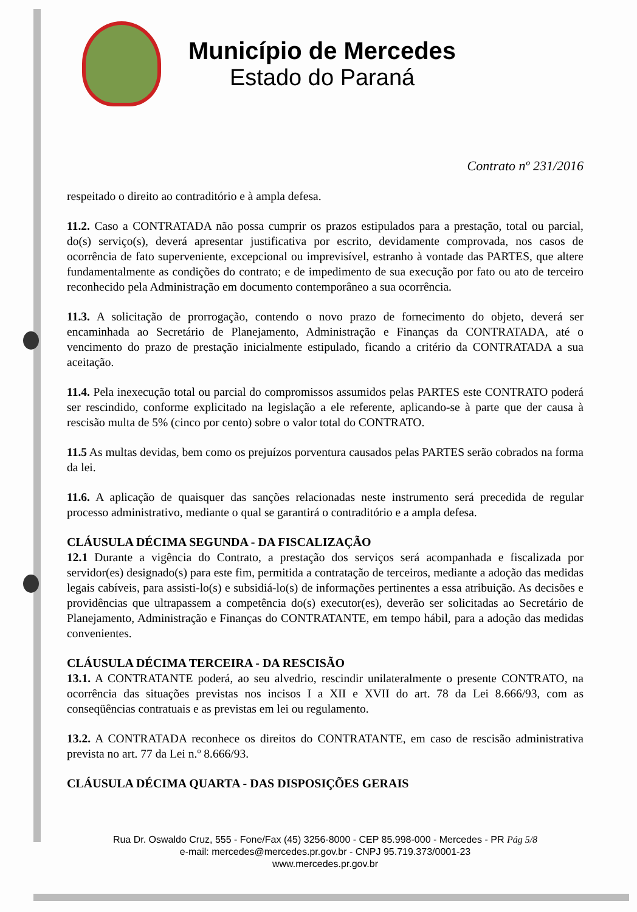Município de Mercedes
Estado do Paraná
Contrato nº 231/2016
respeitado o direito ao contraditório e à ampla defesa.
11.2. Caso a CONTRATADA não possa cumprir os prazos estipulados para a prestação, total ou parcial, do(s) serviço(s), deverá apresentar justificativa por escrito, devidamente comprovada, nos casos de ocorrência de fato superveniente, excepcional ou imprevisível, estranho à vontade das PARTES, que altere fundamentalmente as condições do contrato; e de impedimento de sua execução por fato ou ato de terceiro reconhecido pela Administração em documento contemporâneo a sua ocorrência.
11.3. A solicitação de prorrogação, contendo o novo prazo de fornecimento do objeto, deverá ser encaminhada ao Secretário de Planejamento, Administração e Finanças da CONTRATADA, até o vencimento do prazo de prestação inicialmente estipulado, ficando a critério da CONTRATADA a sua aceitação.
11.4. Pela inexecução total ou parcial do compromissos assumidos pelas PARTES este CONTRATO poderá ser rescindido, conforme explicitado na legislação a ele referente, aplicando-se à parte que der causa à rescisão multa de 5% (cinco por cento) sobre o valor total do CONTRATO.
11.5 As multas devidas, bem como os prejuízos porventura causados pelas PARTES serão cobrados na forma da lei.
11.6. A aplicação de quaisquer das sanções relacionadas neste instrumento será precedida de regular processo administrativo, mediante o qual se garantirá o contraditório e a ampla defesa.
CLÁUSULA DÉCIMA SEGUNDA - DA FISCALIZAÇÃO
12.1 Durante a vigência do Contrato, a prestação dos serviços será acompanhada e fiscalizada por servidor(es) designado(s) para este fim, permitida a contratação de terceiros, mediante a adoção das medidas legais cabíveis, para assisti-lo(s) e subsidiá-lo(s) de informações pertinentes a essa atribuição. As decisões e providências que ultrapassem a competência do(s) executor(es), deverão ser solicitadas ao Secretário de Planejamento, Administração e Finanças do CONTRATANTE, em tempo hábil, para a adoção das medidas convenientes.
CLÁUSULA DÉCIMA TERCEIRA - DA RESCISÃO
13.1. A CONTRATANTE poderá, ao seu alvedrio, rescindir unilateralmente o presente CONTRATO, na ocorrência das situações previstas nos incisos I a XII e XVII do art. 78 da Lei 8.666/93, com as conseqüências contratuais e as previstas em lei ou regulamento.
13.2. A CONTRATADA reconhece os direitos do CONTRATANTE, em caso de rescisão administrativa prevista no art. 77 da Lei n.º 8.666/93.
CLÁUSULA DÉCIMA QUARTA - DAS DISPOSIÇÕES GERAIS
Rua Dr. Oswaldo Cruz, 555 - Fone/Fax (45) 3256-8000 - CEP 85.998-000 - Mercedes - PR Pág 5/8
e-mail: mercedes@mercedes.pr.gov.br - CNPJ 95.719.373/0001-23
www.mercedes.pr.gov.br